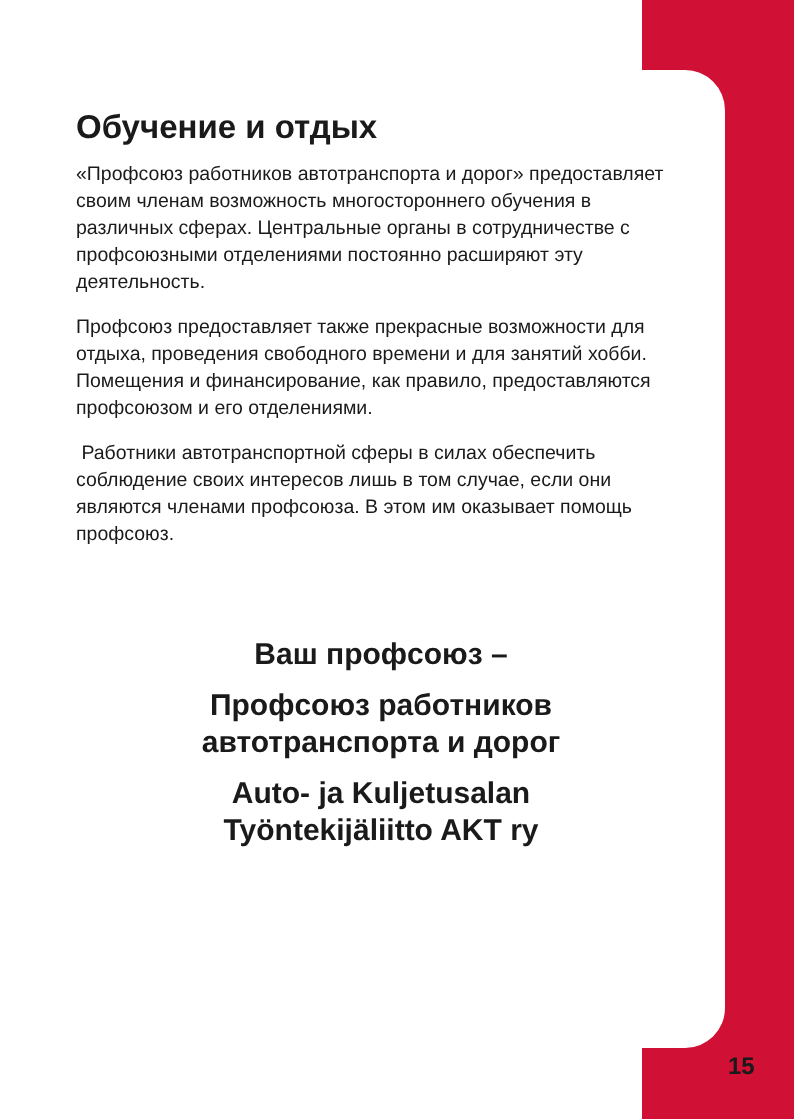Обучение и отдых
«Профсоюз работников автотранспорта и дорог» предоставляет своим членам возможность многостороннего обучения в различных сферах. Центральные органы в сотрудничестве с профсоюзными отделениями постоянно расширяют эту деятельность.
Профсоюз предоставляет также прекрасные возможности для отдыха, проведения свободного времени и для занятий хобби. Помещения и финансирование, как правило, предоставляются профсоюзом и его отделениями.
Работники автотранспортной сферы в силах обеспечить соблюдение своих интересов лишь в том случае, если они являются членами профсоюза. В этом им оказывает помощь профсоюз.
Ваш профсоюз –
Профсоюз работников
автотранспорта и дорог
Auto- ja Kuljetusalan
Työntekijäliitto AKT ry
15